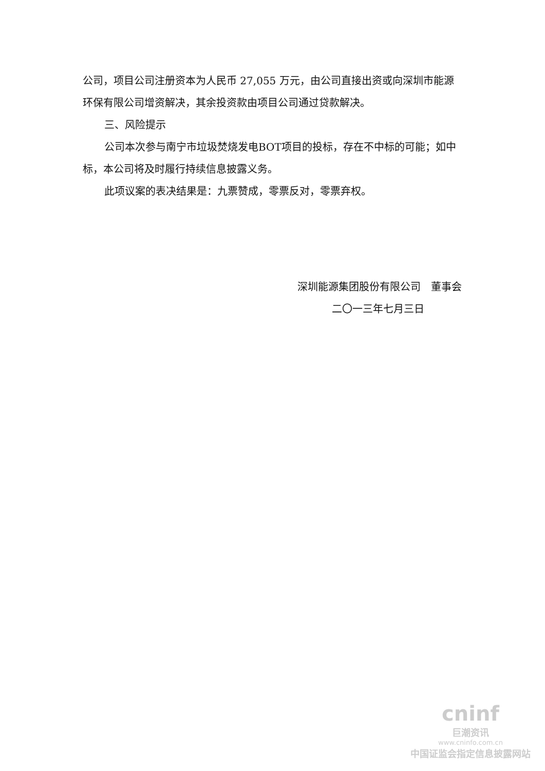公司，项目公司注册资本为人民币 27,055 万元，由公司直接出资或向深圳市能源环保有限公司增资解决，其余投资款由项目公司通过贷款解决。
三、风险提示
公司本次参与南宁市垃圾焚烧发电BOT项目的投标，存在不中标的可能；如中标，本公司将及时履行持续信息披露义务。
此项议案的表决结果是：九票赞成，零票反对，零票弃权。
深圳能源集团股份有限公司　董事会
二〇一三年七月三日
cninf
巨潮资讯
www.cninfo.com.cn
中国证监会指定信息披露网站